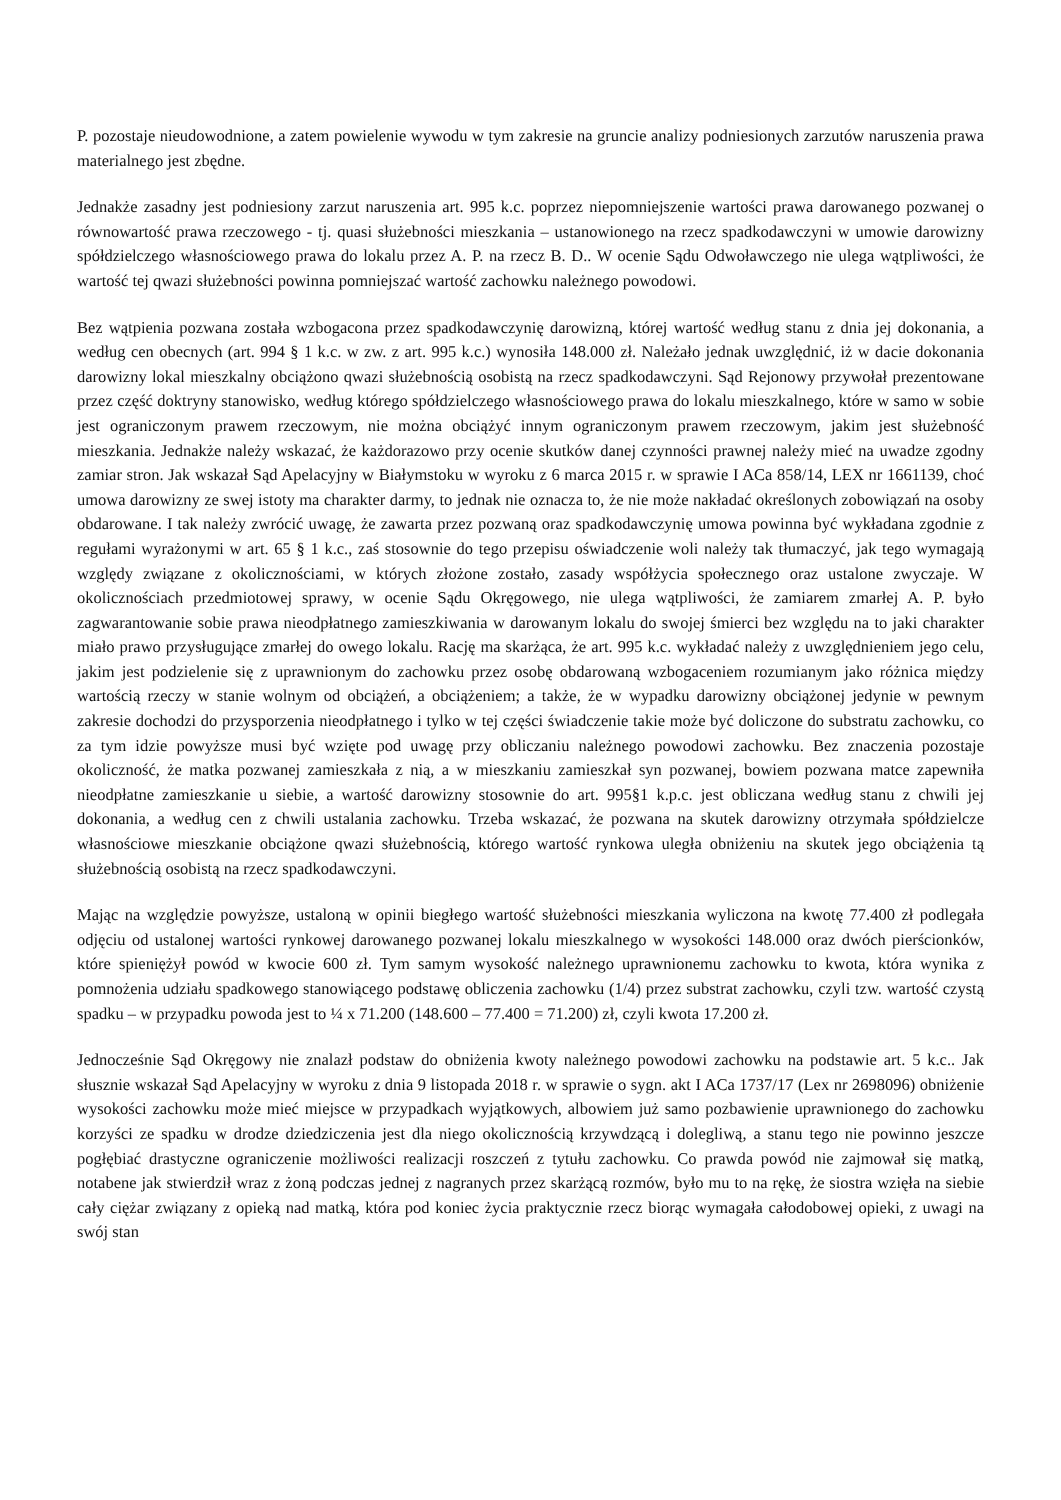P. pozostaje nieudowodnione, a zatem powielenie wywodu w tym zakresie na gruncie analizy podniesionych zarzutów naruszenia prawa materialnego jest zbędne.
Jednakże zasadny jest podniesiony zarzut naruszenia art. 995 k.c. poprzez niepomniejszenie wartości prawa darowanego pozwanej o równowartość prawa rzeczowego - tj. quasi służebności mieszkania – ustanowionego na rzecz spadkodawczyni w umowie darowizny spółdzielczego własnościowego prawa do lokalu przez A. P. na rzecz B. D.. W ocenie Sądu Odwoławczego nie ulega wątpliwości, że wartość tej qwazi służebności powinna pomniejszać wartość zachowku należnego powodowi.
Bez wątpienia pozwana została wzbogacona przez spadkodawczynię darowizną, której wartość według stanu z dnia jej dokonania, a według cen obecnych (art. 994 § 1 k.c. w zw. z art. 995 k.c.) wynosiła 148.000 zł. Należało jednak uwzględnić, iż w dacie dokonania darowizny lokal mieszkalny obciążono qwazi służebnością osobistą na rzecz spadkodawczyni. Sąd Rejonowy przywołał prezentowane przez część doktryny stanowisko, według którego spółdzielczego własnościowego prawa do lokalu mieszkalnego, które w samo w sobie jest ograniczonym prawem rzeczowym, nie można obciążyć innym ograniczonym prawem rzeczowym, jakim jest służebność mieszkania. Jednakże należy wskazać, że każdorazowo przy ocenie skutków danej czynności prawnej należy mieć na uwadze zgodny zamiar stron. Jak wskazał Sąd Apelacyjny w Białymstoku w wyroku z 6 marca 2015 r. w sprawie I ACa 858/14, LEX nr 1661139, choć umowa darowizny ze swej istoty ma charakter darmy, to jednak nie oznacza to, że nie może nakładać określonych zobowiązań na osoby obdarowane. I tak należy zwrócić uwagę, że zawarta przez pozwaną oraz spadkodawczynię umowa powinna być wykładana zgodnie z regułami wyrażonymi w art. 65 § 1 k.c., zaś stosownie do tego przepisu oświadczenie woli należy tak tłumaczyć, jak tego wymagają względy związane z okolicznościami, w których złożone zostało, zasady współżycia społecznego oraz ustalone zwyczaje. W okolicznościach przedmiotowej sprawy, w ocenie Sądu Okręgowego, nie ulega wątpliwości, że zamiarem zmarłej A. P. było zagwarantowanie sobie prawa nieodpłatnego zamieszkiwania w darowanym lokalu do swojej śmierci bez względu na to jaki charakter miało prawo przysługujące zmarłej do owego lokalu. Rację ma skarżąca, że art. 995 k.c. wykładać należy z uwzględnieniem jego celu, jakim jest podzielenie się z uprawnionym do zachowku przez osobę obdarowaną wzbogaceniem rozumianym jako różnica między wartością rzeczy w stanie wolnym od obciążeń, a obciążeniem; a także, że w wypadku darowizny obciążonej jedynie w pewnym zakresie dochodzi do przysporzenia nieodpłatnego i tylko w tej części świadczenie takie może być doliczone do substratu zachowku, co za tym idzie powyższe musi być wzięte pod uwagę przy obliczaniu należnego powodowi zachowku. Bez znaczenia pozostaje okoliczność, że matka pozwanej zamieszkała z nią, a w mieszkaniu zamieszkał syn pozwanej, bowiem pozwana matce zapewniła nieodpłatne zamieszkanie u siebie, a wartość darowizny stosownie do art. 995§1 k.p.c. jest obliczana według stanu z chwili jej dokonania, a według cen z chwili ustalania zachowku. Trzeba wskazać, że pozwana na skutek darowizny otrzymała spółdzielcze własnościowe mieszkanie obciążone qwazi służebnością, którego wartość rynkowa uległa obniżeniu na skutek jego obciążenia tą służebnością osobistą na rzecz spadkodawczyni.
Mając na względzie powyższe, ustaloną w opinii biegłego wartość służebności mieszkania wyliczona na kwotę 77.400 zł podlegała odjęciu od ustalonej wartości rynkowej darowanego pozwanej lokalu mieszkalnego w wysokości 148.000 oraz dwóch pierścionków, które spieniężył powód w kwocie 600 zł. Tym samym wysokość należnego uprawnionemu zachowku to kwota, która wynika z pomnożenia udziału spadkowego stanowiącego podstawę obliczenia zachowku (1/4) przez substrat zachowku, czyli tzw. wartość czystą spadku – w przypadku powoda jest to ¼ x 71.200 (148.600 – 77.400 = 71.200) zł, czyli kwota 17.200 zł.
Jednocześnie Sąd Okręgowy nie znalazł podstaw do obniżenia kwoty należnego powodowi zachowku na podstawie art. 5 k.c.. Jak słusznie wskazał Sąd Apelacyjny w wyroku z dnia 9 listopada 2018 r. w sprawie o sygn. akt I ACa 1737/17 (Lex nr 2698096) obniżenie wysokości zachowku może mieć miejsce w przypadkach wyjątkowych, albowiem już samo pozbawienie uprawnionego do zachowku korzyści ze spadku w drodze dziedziczenia jest dla niego okolicznością krzywdzącą i dolegliwą, a stanu tego nie powinno jeszcze pogłębiać drastyczne ograniczenie możliwości realizacji roszczeń z tytułu zachowku. Co prawda powód nie zajmował się matką, notabene jak stwierdził wraz z żoną podczas jednej z nagranych przez skarżącą rozmów, było mu to na rękę, że siostra wzięła na siebie cały ciężar związany z opieką nad matką, która pod koniec życia praktycznie rzecz biorąc wymagała całodobowej opieki, z uwagi na swój stan